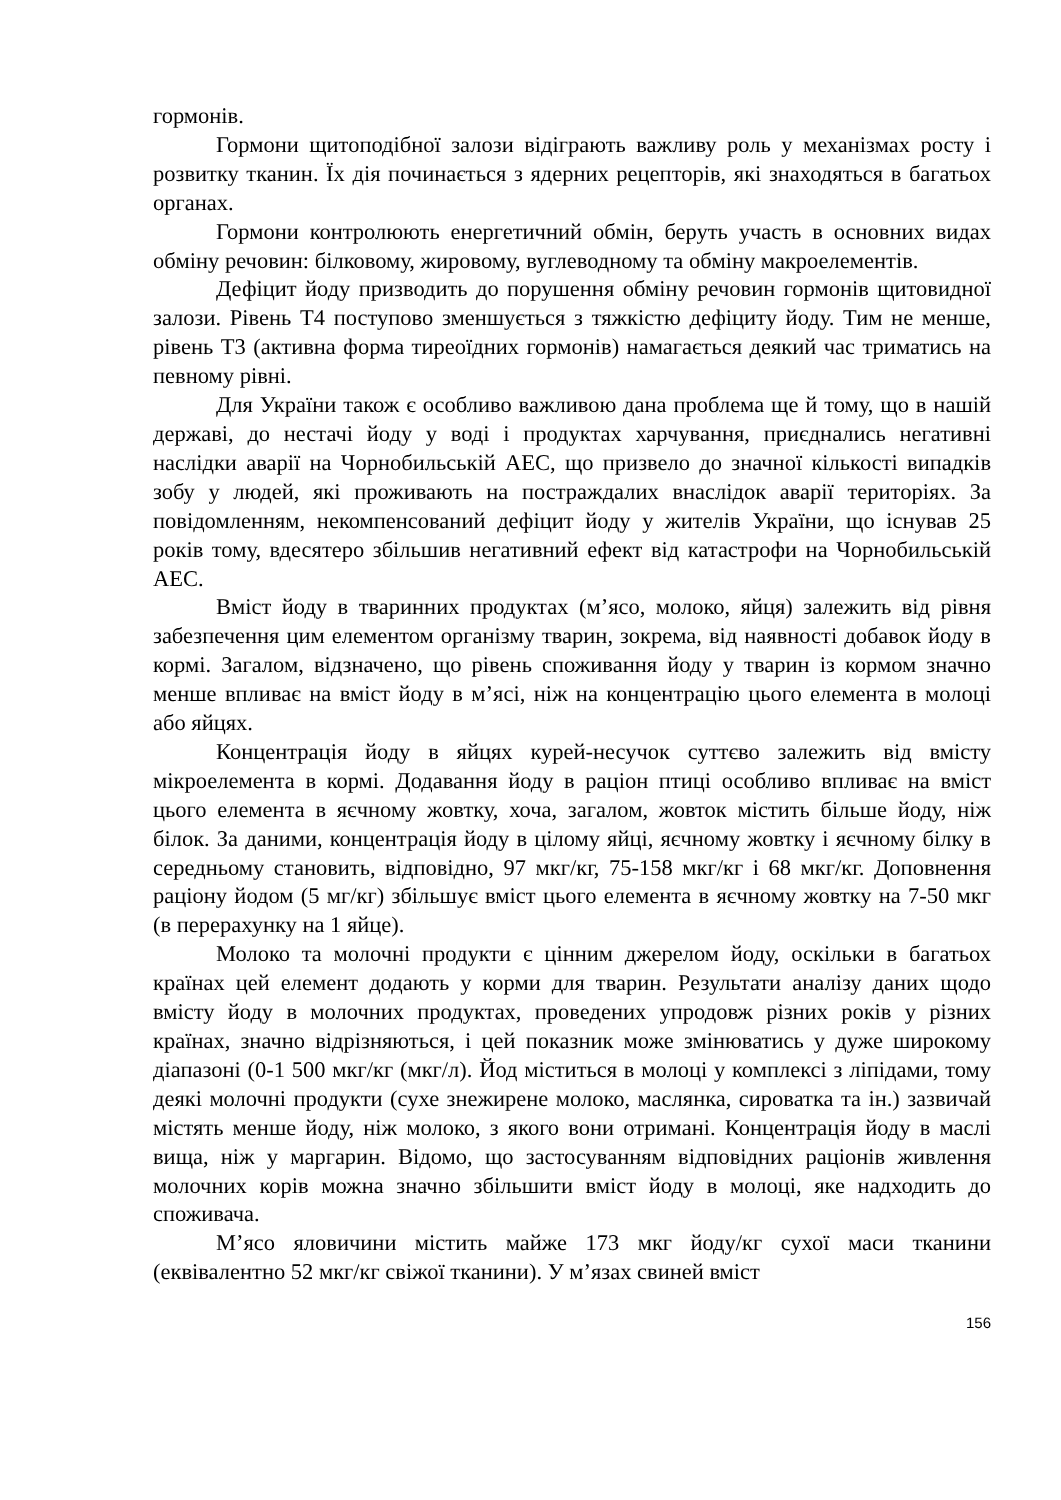гормонів.
Гормони щитоподібної залози відіграють важливу роль у механізмах росту і розвитку тканин. Їх дія починається з ядерних рецепторів, які знаходяться в багатьох органах.
Гормони контролюють енергетичний обмін, беруть участь в основних видах обміну речовин: білковому, жировому, вуглеводному та обміну макроелементів.
Дефіцит йоду призводить до порушення обміну речовин гормонів щитовидної залози. Рівень Т4 поступово зменшується з тяжкістю дефіциту йоду. Тим не менше, рівень Т3 (активна форма тиреоїдних гормонів) намагається деякий час триматись на певному рівні.
Для України також є особливо важливою дана проблема ще й тому, що в нашій державі, до нестачі йоду у воді і продуктах харчування, приєднались негативні наслідки аварії на Чорнобильській АЕС, що призвело до значної кількості випадків зобу у людей, які проживають на постраждалих внаслідок аварії територіях. За повідомленням, некомпенсований дефіцит йоду у жителів України, що існував 25 років тому, вдесятеро збільшив негативний ефект від катастрофи на Чорнобильській АЕС.
Вміст йоду в тваринних продуктах (м’ясо, молоко, яйця) залежить від рівня забезпечення цим елементом організму тварин, зокрема, від наявності добавок йоду в кормі. Загалом, відзначено, що рівень споживання йоду у тварин із кормом значно менше впливає на вміст йоду в м’ясі, ніж на концентрацію цього елемента в молоці або яйцях.
Концентрація йоду в яйцях курей-несучок суттєво залежить від вмісту мікроелемента в кормі. Додавання йоду в раціон птиці особливо впливає на вміст цього елемента в яєчному жовтку, хоча, загалом, жовток містить більше йоду, ніж білок. За даними, концентрація йоду в цілому яйці, яєчному жовтку і яєчному білку в середньому становить, відповідно, 97 мкг/кг, 75-158 мкг/кг і 68 мкг/кг. Доповнення раціону йодом (5 мг/кг) збільшує вміст цього елемента в яєчному жовтку на 7-50 мкг (в перерахунку на 1 яйце).
Молоко та молочні продукти є цінним джерелом йоду, оскільки в багатьох країнах цей елемент додають у корми для тварин. Результати аналізу даних щодо вмісту йоду в молочних продуктах, проведених упродовж різних років у різних країнах, значно відрізняються, і цей показник може змінюватись у дуже широкому діапазоні (0-1 500 мкг/кг (мкг/л). Йод міститься в молоці у комплексі з ліпідами, тому деякі молочні продукти (сухе знежирене молоко, маслянка, сироватка та ін.) зазвичай містять менше йоду, ніж молоко, з якого вони отримані. Концентрація йоду в маслі вища, ніж у маргарин. Відомо, що застосуванням відповідних раціонів живлення молочних корів можна значно збільшити вміст йоду в молоці, яке надходить до споживача.
М’ясо яловичини містить майже 173 мкг йоду/кг сухої маси тканини (еквівалентно 52 мкг/кг свіжої тканини). У м’язах свиней вміст
156